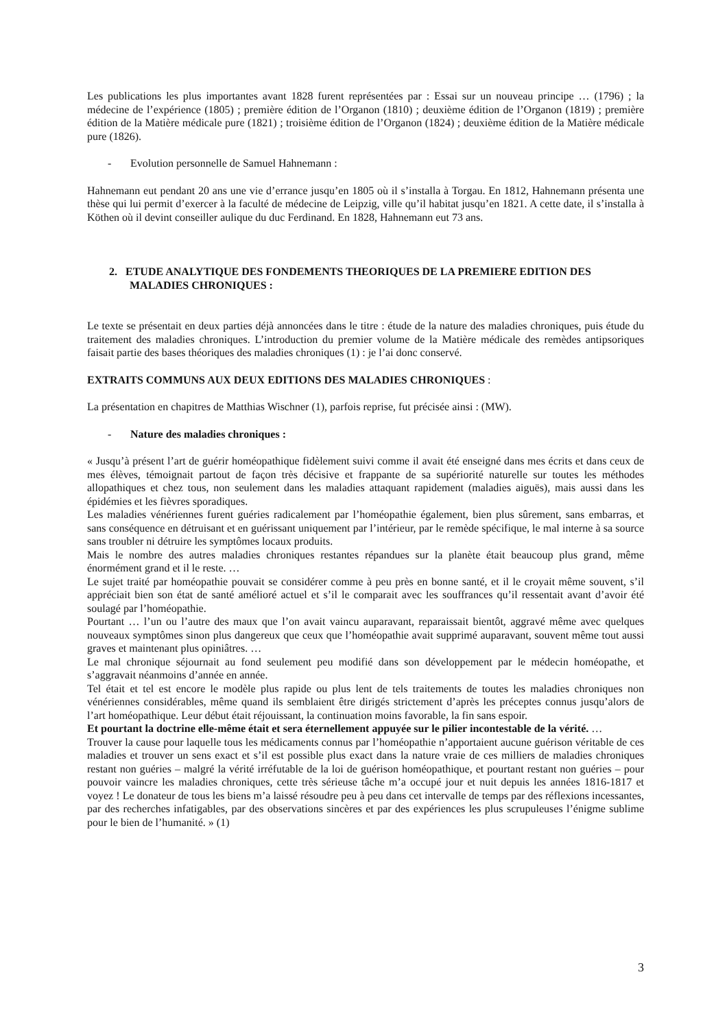Les publications les plus importantes avant 1828 furent représentées par : Essai sur un nouveau principe … (1796) ; la médecine de l’expérience (1805) ; première édition de l’Organon (1810) ; deuxième édition de l’Organon (1819) ; première édition de la Matière médicale pure (1821) ; troisième édition de l’Organon (1824) ; deuxième édition de la Matière médicale pure (1826).
- Evolution personnelle de Samuel Hahnemann :
Hahnemann eut pendant 20 ans une vie d’errance jusqu’en 1805 où il s’installa à Torgau. En 1812, Hahnemann présenta une thèse qui lui permit d’exercer à la faculté de médecine de Leipzig, ville qu’il habitat jusqu’en 1821. A cette date, il s’installa à Köthen où il devint conseiller aulique du duc Ferdinand. En 1828, Hahnemann eut 73 ans.
2. ETUDE ANALYTIQUE DES FONDEMENTS THEORIQUES DE LA PREMIERE EDITION DES MALADIES CHRONIQUES :
Le texte se présentait en deux parties déjà annoncées dans le titre : étude de la nature des maladies chroniques, puis étude du traitement des maladies chroniques. L’introduction du premier volume de la Matière médicale des remèdes antipsoriques faisait partie des bases théoriques des maladies chroniques (1) : je l’ai donc conservé.
EXTRAITS COMMUNS AUX DEUX EDITIONS DES MALADIES CHRONIQUES :
La présentation en chapitres de Matthias Wischner (1), parfois reprise, fut précisée ainsi : (MW).
- Nature des maladies chroniques :
« Jusqu’à présent l’art de guérir homéopathique fidèlement suivi comme il avait été enseigné dans mes écrits et dans ceux de mes élèves, témoignait partout de façon très décisive et frappante de sa supériorité naturelle sur toutes les méthodes allopathiques et chez tous, non seulement dans les maladies attaquant rapidement (maladies aiguës), mais aussi dans les épidémies et les fièvres sporadiques.
Les maladies vénériennes furent guéries radicalement par l’homéopathie également, bien plus sûrement, sans embarras, et sans conséquence en détruisant et en guérissant uniquement par l’intérieur, par le remède spécifique, le mal interne à sa source sans troubler ni détruire les symptômes locaux produits.
Mais le nombre des autres maladies chroniques restantes répandues sur la planète était beaucoup plus grand, même énormément grand et il le reste. …
Le sujet traité par homéopathie pouvait se considérer comme à peu près en bonne santé, et il le croyait même souvent, s’il appréciait bien son état de santé amélioré actuel et s’il le comparait avec les souffrances qu’il ressentait avant d’avoir été soulagé par l’homéopathie.
Pourtant … l’un ou l’autre des maux que l’on avait vaincu auparavant, reparaissait bientôt, aggravé même avec quelques nouveaux symptômes sinon plus dangereux que ceux que l’homéopathie avait supprimé auparavant, souvent même tout aussi graves et maintenant plus opiniâtres. …
Le mal chronique séjournait au fond seulement peu modifié dans son développement par le médecin homéopathe, et s’aggravait néanmoins d’année en année.
Tel était et tel est encore le modèle plus rapide ou plus lent de tels traitements de toutes les maladies chroniques non vénériennes considérables, même quand ils semblaient être dirigés strictement d’après les préceptes connus jusqu’alors de l’art homéopathique. Leur début était réjouissant, la continuation moins favorable, la fin sans espoir.
Et pourtant la doctrine elle-même était et sera éternellement appuyée sur le pilier incontestable de la vérité. …
Trouver la cause pour laquelle tous les médicaments connus par l’homéopathie n’apportaient aucune guérison véritable de ces maladies et trouver un sens exact et s’il est possible plus exact dans la nature vraie de ces milliers de maladies chroniques restant non guéries – malgré la vérité irréfutable de la loi de guérison homéopathique, et pourtant restant non guéries – pour pouvoir vaincre les maladies chroniques, cette très sérieuse tâche m’a occupé jour et nuit depuis les années 1816-1817 et voyez ! Le donateur de tous les biens m’a laissé résoudre peu à peu dans cet intervalle de temps par des réflexions incessantes, par des recherches infatigables, par des observations sincères et par des expériences les plus scrupuleuses l’énigme sublime pour le bien de l’humanité. » (1)
3